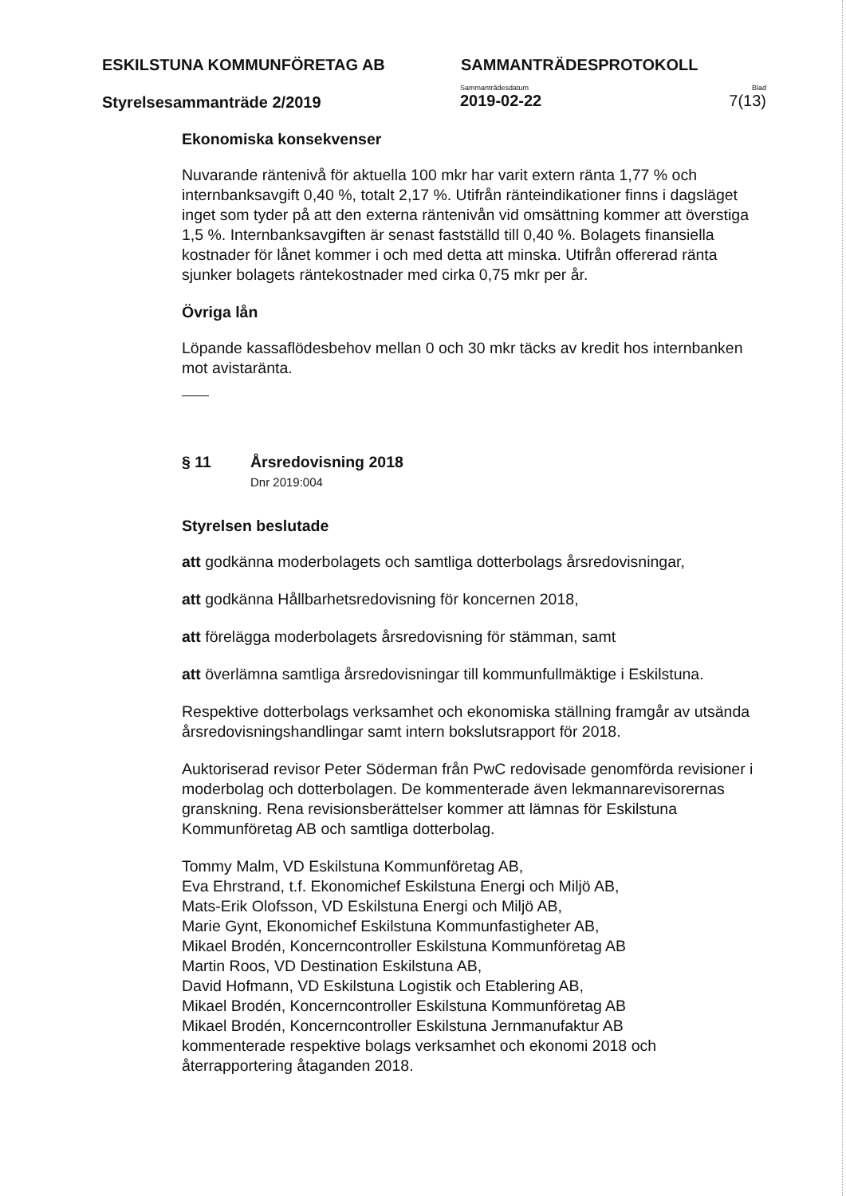ESKILSTUNA KOMMUNFÖRETAG AB SAMMANTRÄDESPROTOKOLL
Styrelsesammanträde 2/2019
Sammanträdesdatum
2019-02-22
Blad
7(13)
Ekonomiska konsekvenser
Nuvarande räntenivå för aktuella 100 mkr har varit extern ränta 1,77 % och internbanksavgift 0,40 %, totalt 2,17 %. Utifrån ränteindikationer finns i dagsläget inget som tyder på att den externa räntenivån vid omsättning kommer att överstiga 1,5 %. Internbanksavgiften är senast fastställd till 0,40 %. Bolagets finansiella kostnader för lånet kommer i och med detta att minska. Utifrån offererad ränta sjunker bolagets räntekostnader med cirka 0,75 mkr per år.
Övriga lån
Löpande kassaflödesbehov mellan 0 och 30 mkr täcks av kredit hos internbanken mot avistaränta.
§ 11 Årsredovisning 2018
Dnr 2019:004
Styrelsen beslutade
att godkänna moderbolagets och samtliga dotterbolags årsredovisningar,
att godkänna Hållbarhetsredovisning för koncernen 2018,
att förelägga moderbolagets årsredovisning för stämman, samt
att överlämna samtliga årsredovisningar till kommunfullmäktige i Eskilstuna.
Respektive dotterbolags verksamhet och ekonomiska ställning framgår av utsända årsredovisningshandlingar samt intern bokslutsrapport för 2018.
Auktoriserad revisor Peter Söderman från PwC redovisade genomförda revisioner i moderbolag och dotterbolagen. De kommenterade även lekmannarevisorernas granskning. Rena revisionsberättelser kommer att lämnas för Eskilstuna Kommunföretag AB och samtliga dotterbolag.
Tommy Malm, VD Eskilstuna Kommunföretag AB,
Eva Ehrstrand, t.f. Ekonomichef Eskilstuna Energi och Miljö AB,
Mats-Erik Olofsson, VD Eskilstuna Energi och Miljö AB,
Marie Gynt, Ekonomichef Eskilstuna Kommunfastigheter AB,
Mikael Brodén, Koncerncontroller Eskilstuna Kommunföretag AB
Martin Roos, VD Destination Eskilstuna AB,
David Hofmann, VD Eskilstuna Logistik och Etablering AB,
Mikael Brodén, Koncerncontroller Eskilstuna Kommunföretag AB
Mikael Brodén, Koncerncontroller Eskilstuna Jernmanufaktur AB
kommenterade respektive bolags verksamhet och ekonomi 2018 och återrapportering åtaganden 2018.